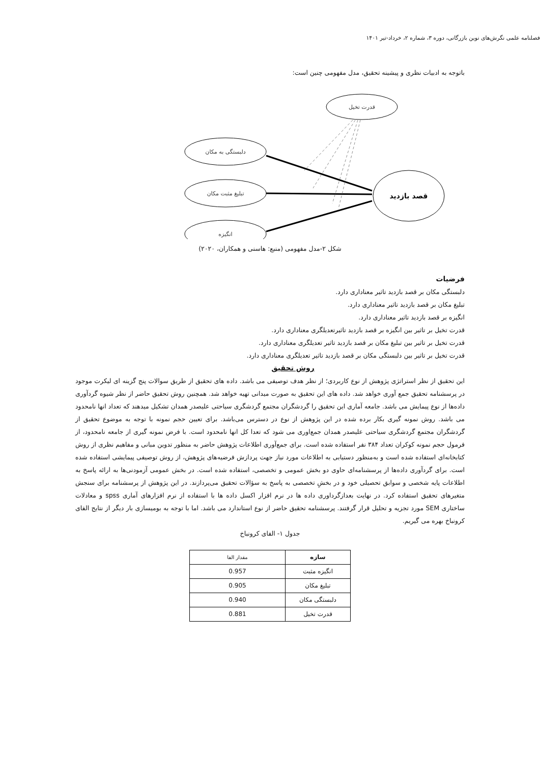فصلنامه علمی نگرش‌های نوین بازرگانی، دوره ۳، شماره ۲، خرداد-تیر ۱۴۰۱
باتوجه به ادبیات نظری و پیشینه تحقیق، مدل مفهومی چنین است:
قدرت تخیل
دلبستگی به مکان
تبلیغ مثبت مکان
انگیزه
قصد بازدید
شکل ۲-مدل مفهومی (منبع: هاسنی و همکاران، ۲۰۲۰)
فرضیات
دلبستگی مکان بر قصد بازدید تاثیر معناداری دارد.
تبلیغ مکان بر قصد بازدید تاثیر معناداری دارد.
انگیزه بر قصد بازدید تاثیر معناداری دارد.
قدرت تخیل بر تاثیر بین انگیزه بر قصد بازدید تاثیرتعدیلگری معناداری دارد.
قدرت تخیل بر تاثیر بین تبلیغ مکان بر قصد بازدید تاثیر تعدیلگری معناداری دارد.
قدرت تخیل بر تاثیر بین دلبستگی مکان بر قصد بازدید تاثیر تعدیلگری معناداری دارد.
روش تحقیق
این تحقیق از نظر استراتژی پژوهش از نوع کاربردی؛ از نظر هدف توصیفی می باشد. داده های تحقیق از طریق سوالات پنج گزینه ای لیکرت موجود در پرسشنامه تحقیق جمع آوری خواهد شد. داده های این تحقیق به صورت میدانی تهیه خواهد شد. همچنین روش تحقیق حاضر از نظر شیوه گردآوری داده‌ها از نوع پیمایش می باشد. جامعه آماری این تحقیق را گردشگران مجتمع گردشگری سیاحتی علیصدر همدان تشکیل میدهند که تعداد انها نامحدود می باشد. روش نمونه گیری بکار برده شده در این پژوهش از نوع در دسترس می‌باشد. برای تعیین حجم نمونه با توجه به موضوع تحقیق از گردشگران مجتمع گردشگری سیاحتی علیصدر همدان جمع‌اوری می شود که تعدا کل انها نامحدود است. با فرض نمونه گیری از جامعه نامحدود، از فرمول حجم نمونه کوکران تعداد ۳۸۴ نفر استفاده شده است. برای جمع‌آوری اطلاعات پژوهش حاضر به منظور تدوین مبانی و مفاهیم نظری از روش کتابخانه‌ای استفاده شده است و به‌منظور دستیابی به اطلاعات مورد نیاز جهت پردازش فرضیه‌های پژوهش، از روش توصیفی پیمایشی استفاده شده است. برای گردآوری داده‌ها از پرسشنامه‌ای حاوی دو بخش عمومی و تخصصی، استفاده شده است. در بخش عمومی آزمودنی‌ها به ارائه پاسخ به اطلاعات پایه شخصی و سوابق تحصیلی خود و در بخشِ تخصصی به پاسخ به سؤالات تحقیق می‌پردازند. در این پژوهش از پرسشنامه برای سنجش متغیرهای تحقیق استفاده کرد. در نهایت بعدازگرداوری داده ها در نرم افزار اکسل داده ها با استفاده از نرم افزارهای آماری spss و معادلات ساختاری SEM مورد تجزیه و تحلیل قرار گرفتند. پرسشنامه تحقیق حاضر از نوع استاندارد می باشد. اما با توجه به بومیسازی بار دیگر از نتایج الفای کرونباخ بهره می گیریم.
جدول ۱- الفای کرونباخ
| سازه | مقدار الفا |
| انگیزه مثبت | 0.957 |
| تبلیغ مکان | 0.905 |
| دلبستگی مکان | 0.940 |
| قدرت تخیل | 0.881 |